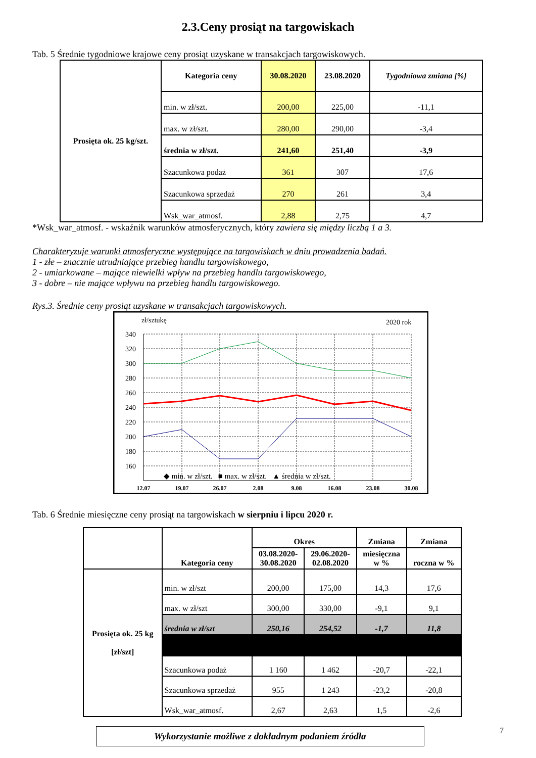2.3.Ceny prosiąt na targowiskach
Tab. 5 Średnie tygodniowe krajowe ceny prosiąt uzyskane w transakcjach targowiskowych.
| Prosięta ok. 25 kg/szt. | Kategoria ceny | 30.08.2020 | 23.08.2020 | Tygodniowa zmiana [%] |
| | min. w zł/szt. | 200,00 | 225,00 | -11,1 |
| | max. w zł/szt. | 280,00 | 290,00 | -3,4 |
| | średnia w zł/szt. | 241,60 | 251,40 | -3,9 |
| | Szacunkowa podaż | 361 | 307 | 17,6 |
| | Szacunkowa sprzedaż | 270 | 261 | 3,4 |
| | Wsk_war_atmosf. | 2,88 | 2,75 | 4,7 |
*Wsk_war_atmosf. - wskaźnik warunków atmosferycznych, który zawiera się między liczbą 1 a 3.
Charakteryzuje warunki atmosferyczne występujące na targowiskach w dniu prowadzenia badań.
1 - złe – znacznie utrudniające przebieg handlu targowiskowego,
2 - umiarkowane – mające niewielki wpływ na przebieg handlu targowiskowego,
3 - dobre – nie mające wpływu na przebieg handlu targowiskowego.
Rys.3. Średnie ceny prosiąt uzyskane w transakcjach targowiskowych.
zł/sztukę
2020 rok
340
320
300
280
260
240
220
200
180
160
12.07
19.07
26.07
2.08
9.08
16.08
23.08
30.08
◆ min. w zł/szt. ■ max. w zł/szt. ▲ średnia w zł/szt.
Tab. 6 Średnie miesięczne ceny prosiąt na targowiskach w sierpniu i lipcu 2020 r.
| | Kategoria ceny | Okres | | Zmiana | Zmiana |
| --- | --- | --- | --- | --- | --- |
| | | 03.08.2020- 30.08.2020 | 29.06.2020- 02.08.2020 | miesięczna w % | roczna w % |
| Prosięta ok. 25 kg [zł/szt] | min. w zł/szt | 200,00 | 175,00 | 14,3 | 17,6 |
| | max. w zł/szt | 300,00 | 330,00 | -9,1 | 9,1 |
| | średnia w zł/szt | 250,16 | 254,52 | -1,7 | 11,8 |
| | Szacunkowa podaż | 1 160 | 1 462 | -20,7 | -22,1 |
| | Szacunkowa sprzedaż | 955 | 1 243 | -23,2 | -20,8 |
| | Wsk_war_atmosf. | 2,67 | 2,63 | 1,5 | -2,6 |
Wykorzystanie możliwe z dokładnym podaniem źródła
7